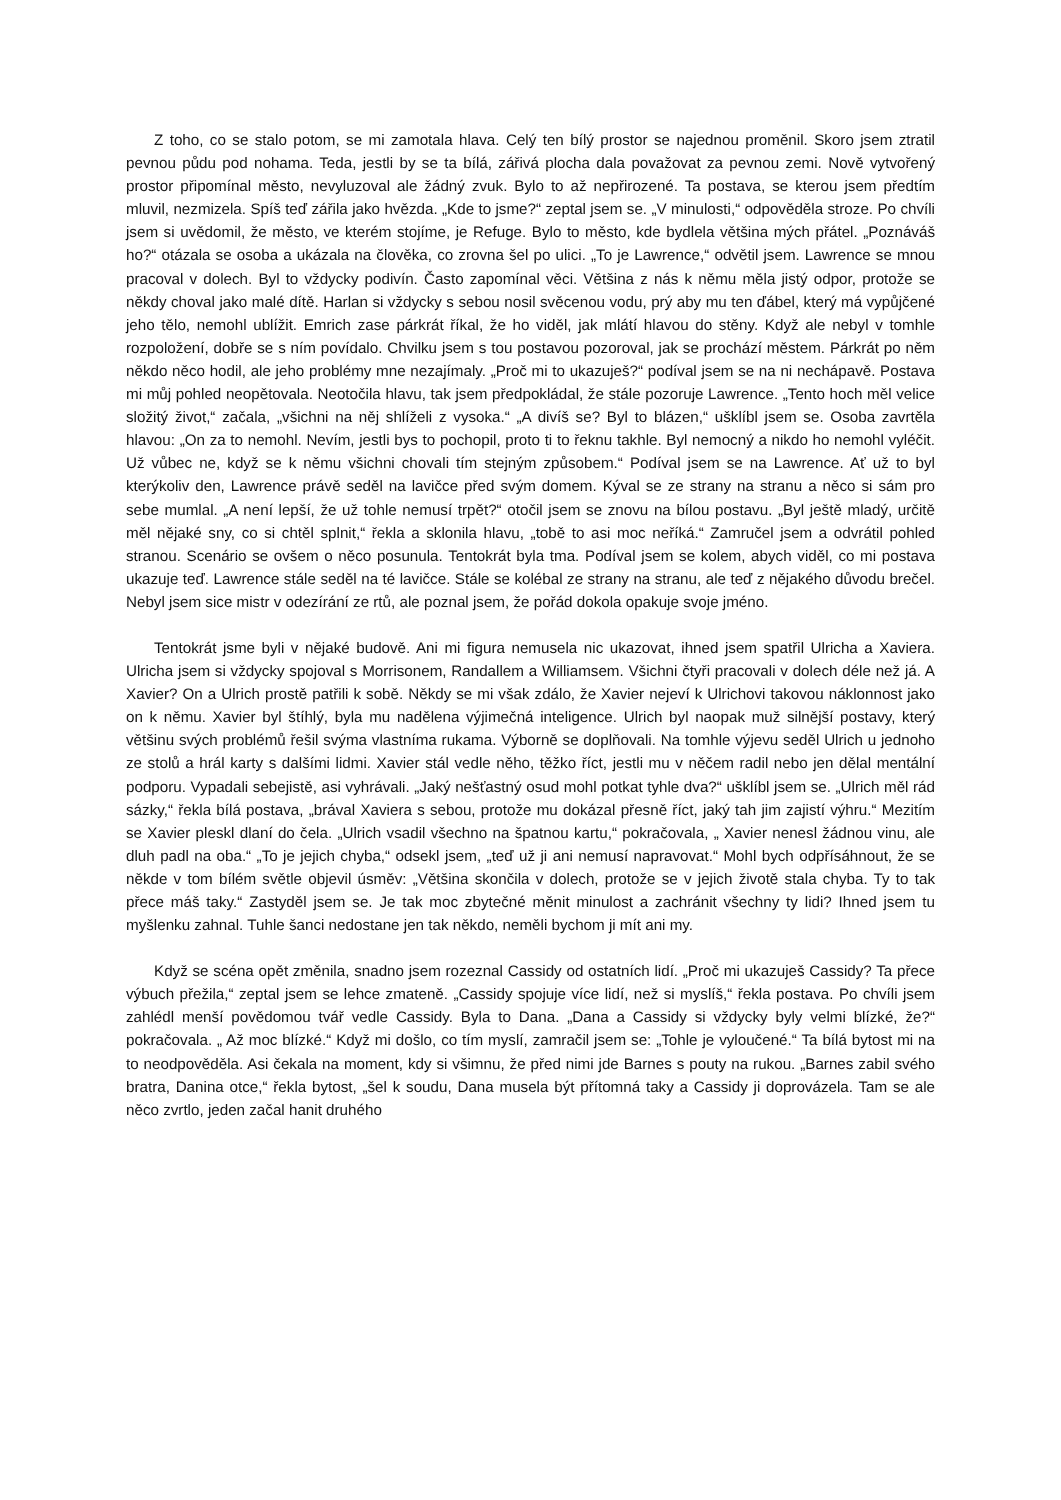Z toho, co se stalo potom, se mi zamotala hlava. Celý ten bílý prostor se najednou proměnil. Skoro jsem ztratil pevnou půdu pod nohama. Teda, jestli by se ta bílá, zářivá plocha dala považovat za pevnou zemi. Nově vytvořený prostor připomínal město, nevyluzoval ale žádný zvuk. Bylo to až nepřirozené. Ta postava, se kterou jsem předtím mluvil, nezmizela. Spíš teď zářila jako hvězda. „Kde to jsme?“ zeptal jsem se. „V minulosti,“ odpověděla stroze. Po chvíli jsem si uvědomil, že město, ve kterém stojíme, je Refuge. Bylo to město, kde bydlela většina mých přátel. „Poznáváš ho?“ otázala se osoba a ukázala na člověka, co zrovna šel po ulici. „To je Lawrence,“ odvětil jsem. Lawrence se mnou pracoval v dolech. Byl to vždycky podivín. Často zapomínal věci. Většina z nás k němu měla jistý odpor, protože se někdy choval jako malé dítě. Harlan si vždycky s sebou nosil svěcenou vodu, prý aby mu ten ďábel, který má vypůjčené jeho tělo, nemohl ublížit. Emrich zase párkrát říkal, že ho viděl, jak mlátí hlavou do stěny. Když ale nebyl v tomhle rozpoložení, dobře se s ním povídalo. Chvilku jsem s tou postavou pozoroval, jak se prochází městem. Párkrát po něm někdo něco hodil, ale jeho problémy mne nezajímaly. „Proč mi to ukazuješ?“ podíval jsem se na ni nechápavě. Postava mi můj pohled neopětovala. Neotočila hlavu, tak jsem předpokládal, že stále pozoruje Lawrence. „Tento hoch měl velice složitý život,“ začala, „všichni na něj shlíželi z vysoka.“ „A divíš se? Byl to blázen,“ ušklíbl jsem se. Osoba zavrtěla hlavou: „On za to nemohl. Nevím, jestli bys to pochopil, proto ti to řeknu takhle. Byl nemocný a nikdo ho nemohl vyléčit. Už vůbec ne, když se k němu všichni chovali tím stejným způsobem.“ Podíval jsem se na Lawrence. Ať už to byl kterýkoliv den, Lawrence právě seděl na lavičce před svým domem. Kýval se ze strany na stranu a něco si sám pro sebe mumlal. „A není lepší, že už tohle nemusí trpět?“ otočil jsem se znovu na bílou postavu. „Byl ještě mladý, určitě měl nějaké sny, co si chtěl splnit,“ řekla a sklonila hlavu, „tobě to asi moc neříká.“ Zamručel jsem a odvrátil pohled stranou. Scenário se ovšem o něco posunula. Tentokrát byla tma. Podíval jsem se kolem, abych viděl, co mi postava ukazuje teď. Lawrence stále seděl na té lavičce. Stále se kolébal ze strany na stranu, ale teď z nějakého důvodu brečel. Nebyl jsem sice mistr v odezírání ze rtů, ale poznal jsem, že pořád dokola opakuje svoje jméno.
Tentokrát jsme byli v nějaké budově. Ani mi figura nemusela nic ukazovat, ihned jsem spatřil Ulricha a Xaviera. Ulricha jsem si vždycky spojoval s Morrisonem, Randallem a Williamsem. Všichni čtyři pracovali v dolech déle než já. A Xavier? On a Ulrich prostě patřili k sobě. Někdy se mi však zdálo, že Xavier nejeví k Ulrichovi takovou náklonnost jako on k němu. Xavier byl štíhlý, byla mu nadělena výjimečná inteligence. Ulrich byl naopak muž silnější postavy, který většinu svých problémů řešil svýma vlastníma rukama. Výborně se doplňovali. Na tomhle výjevu seděl Ulrich u jednoho ze stolů a hrál karty s dalšími lidmi. Xavier stál vedle něho, těžko říct, jestli mu v něčem radil nebo jen dělal mentální podporu. Vypadali sebejistě, asi vyhrávali. „Jaký nešťastný osud mohl potkat tyhle dva?“ ušklíbl jsem se. „Ulrich měl rád sázky,“ řekla bílá postava, „brával Xaviera s sebou, protože mu dokázal přesně říct, jaký tah jim zajistí výhru.“ Mezitím se Xavier pleskl dlaní do čela. „Ulrich vsadil všechno na špatnou kartu,“ pokračovala, „ Xavier nenesl žádnou vinu, ale dluh padl na oba.“ „To je jejich chyba,“ odsekl jsem, „teď už ji ani nemusí napravovat.“ Mohl bych odpřísáhnout, že se někde v tom bílém světle objevil úsměv: „Většina skončila v dolech, protože se v jejich životě stala chyba. Ty to tak přece máš taky.“ Zastyděl jsem se. Je tak moc zbytečné měnit minulost a zachránit všechny ty lidi? Ihned jsem tu myšlenku zahnal. Tuhle šanci nedostane jen tak někdo, neměli bychom ji mít ani my.
Když se scéna opět změnila, snadno jsem rozeznal Cassidy od ostatních lidí. „Proč mi ukazuješ Cassidy? Ta přece výbuch přežila,“ zeptal jsem se lehce zmateně. „Cassidy spojuje více lidí, než si myslíš,“ řekla postava. Po chvíli jsem zahlédl menší povědomou tvář vedle Cassidy. Byla to Dana. „Dana a Cassidy si vždycky byly velmi blízké, že?“ pokračovala. „ Až moc blízké.“ Když mi došlo, co tím myslí, zamračil jsem se: „Tohle je vyloučené.“ Ta bílá bytost mi na to neodpověděla. Asi čekala na moment, kdy si všimnu, že před nimi jde Barnes s pouty na rukou. „Barnes zabil svého bratra, Danina otce,“ řekla bytost, „šel k soudu, Dana musela být přítomná taky a Cassidy ji doprovázela. Tam se ale něco zvrtlo, jeden začal hanit druhého